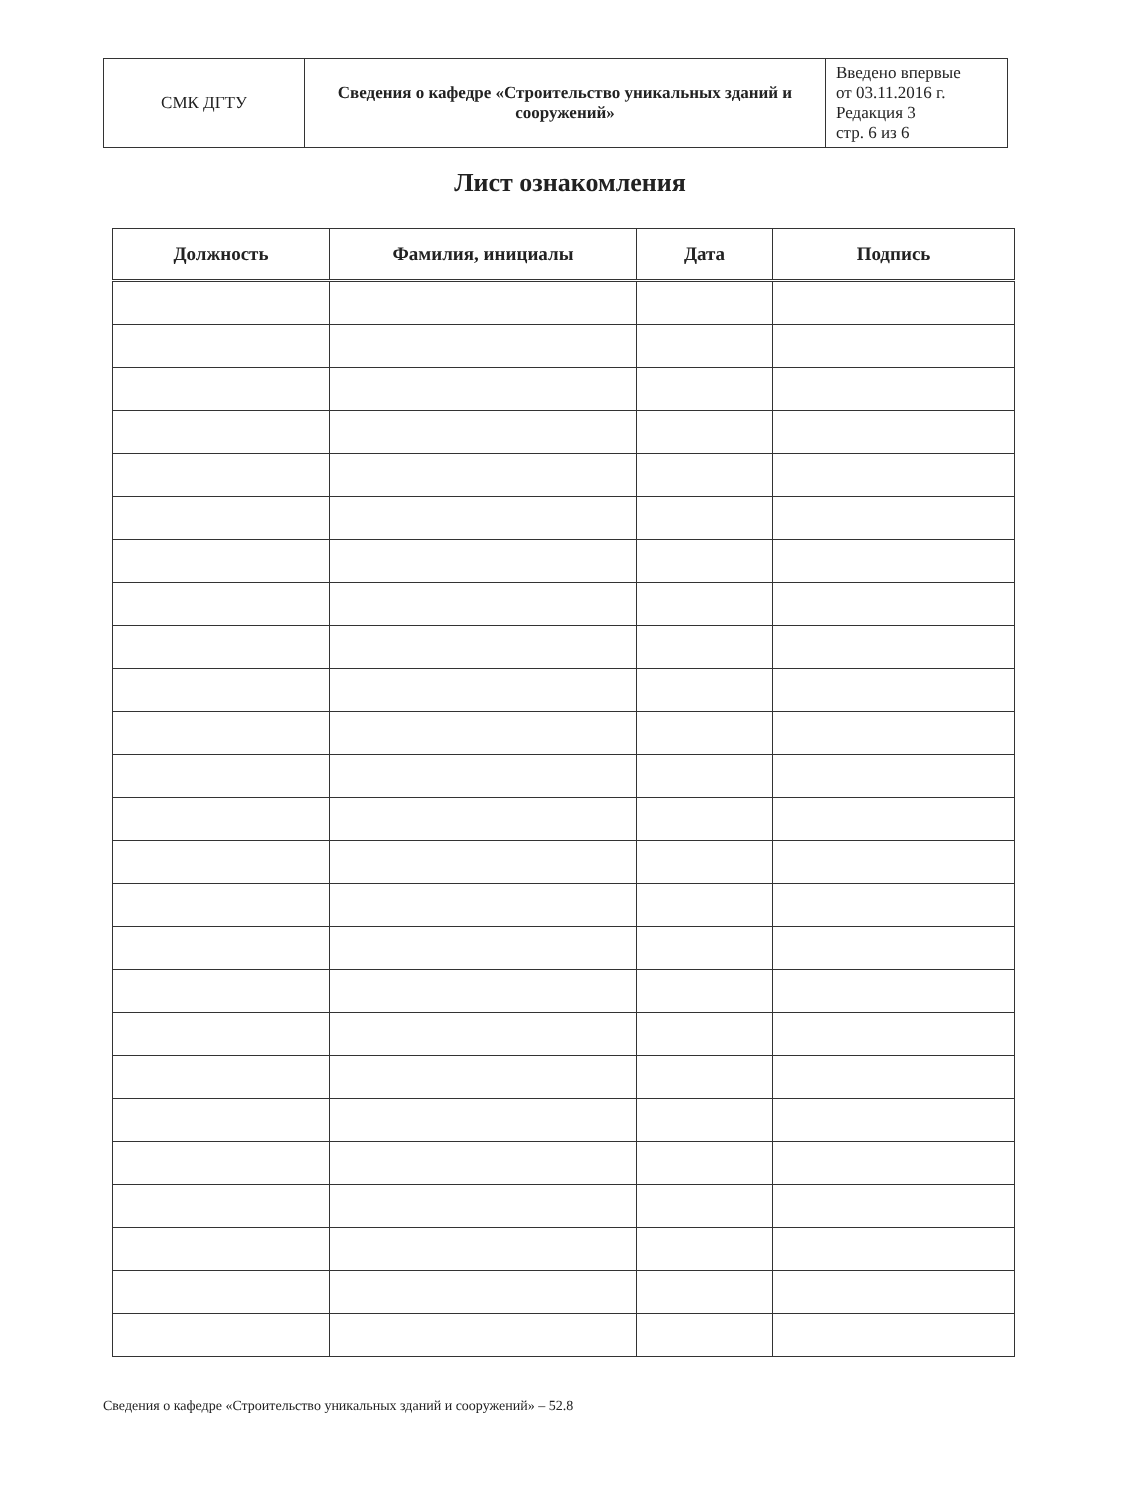| СМК ДГТУ | Сведения о кафедре «Строительство уникальных зданий и сооружений» | Введено впервые от 03.11.2016 г. Редакция 3 стр. 6 из 6 |
Лист ознакомления
| Должность | Фамилия, инициалы | Дата | Подпись |
| --- | --- | --- | --- |
Сведения о кафедре «Строительство уникальных зданий и сооружений» – 52.8